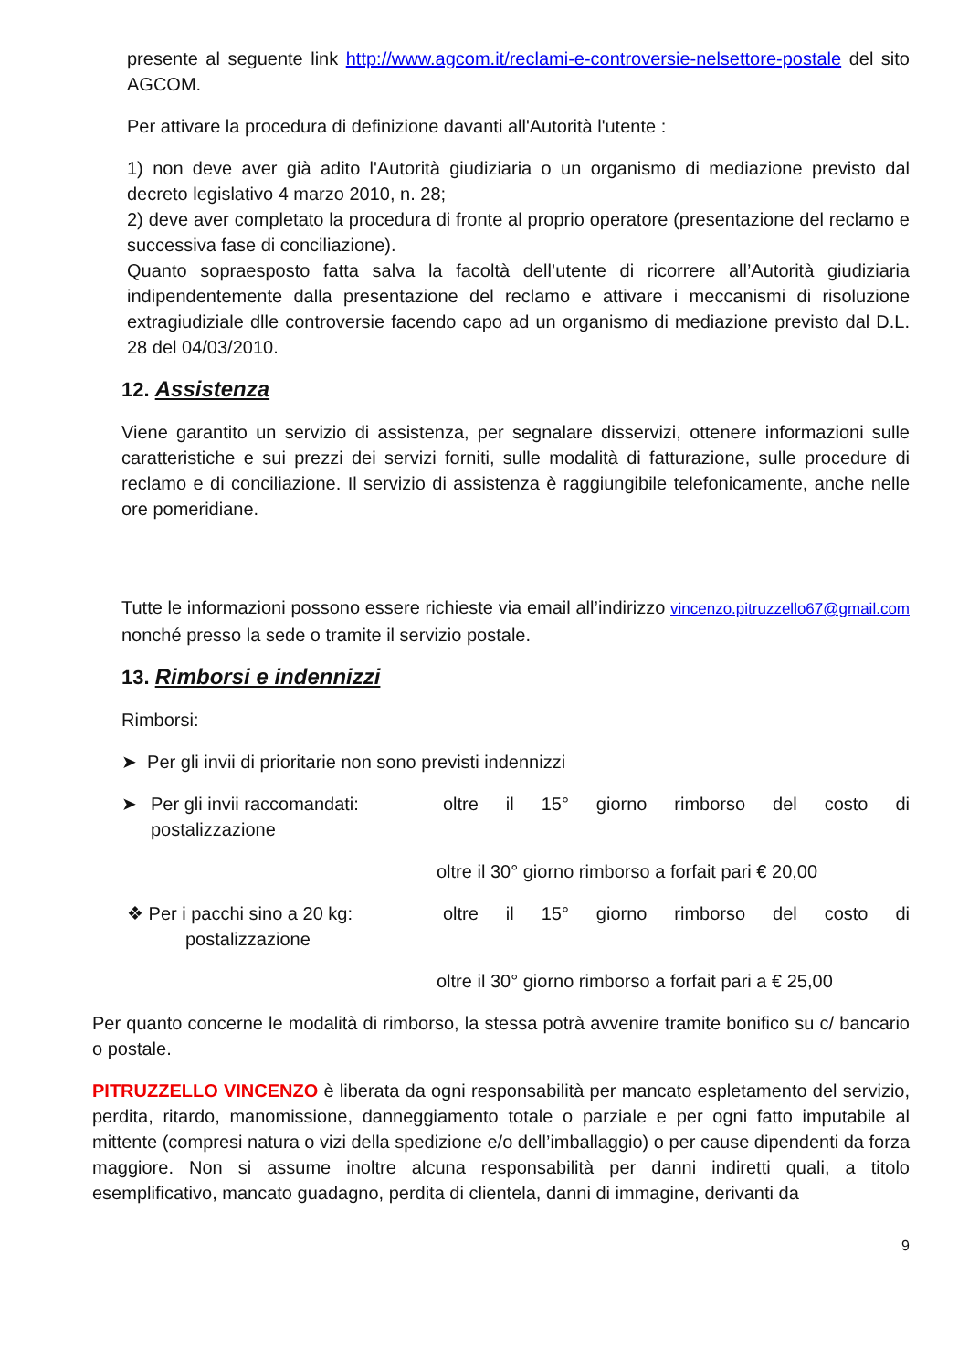presente al seguente link http://www.agcom.it/reclami-e-controversie-nelsettore-postale del sito AGCOM.
Per attivare la procedura di definizione davanti all'Autorità l'utente :
1) non deve aver già adito l'Autorità giudiziaria o un organismo di mediazione previsto dal decreto legislativo 4 marzo 2010, n. 28;
2) deve aver completato la procedura di fronte al proprio operatore (presentazione del reclamo e successiva fase di conciliazione).
Quanto sopraesposto fatta salva la facoltà dell’utente di ricorrere all’Autorità giudiziaria indipendentemente dalla presentazione del reclamo e attivare i meccanismi di risoluzione extragiudiziale dlle controversie facendo capo ad un organismo di mediazione previsto dal D.L. 28 del 04/03/2010.
12. Assistenza
Viene garantito un servizio di assistenza, per segnalare disservizi, ottenere informazioni sulle caratteristiche e sui prezzi dei servizi forniti, sulle modalità di fatturazione, sulle procedure di reclamo e di conciliazione. Il servizio di assistenza è raggiungibile telefonicamente, anche nelle ore pomeridiane.
Tutte le informazioni possono essere richieste via email all’indirizzo vincenzo.pitruzzello67@gmail.com nonché presso la sede o tramite il servizio postale.
13. Rimborsi e indennizzi
Rimborsi:
➤ Per gli invii di prioritarie non sono previsti indennizzi
➤ Per gli invii raccomandati: oltre il 15° giorno rimborso del costo di
postalizzazione
oltre il 30° giorno rimborso a forfait pari € 20,00
❖ Per i pacchi sino a 20 kg: oltre il 15° giorno rimborso del costo di
postalizzazione
oltre il 30° giorno rimborso a forfait pari a € 25,00
Per quanto concerne le modalità di rimborso, la stessa potrà avvenire tramite bonifico su c/ bancario o postale.
PITRUZZELLO VINCENZO è liberata da ogni responsabilità per mancato espletamento del servizio, perdita, ritardo, manomissione, danneggiamento totale o parziale e per ogni fatto imputabile al mittente (compresi natura o vizi della spedizione e/o dell’imballaggio) o per cause dipendenti da forza maggiore. Non si assume inoltre alcuna responsabilità per danni indiretti quali, a titolo esemplificativo, mancato guadagno, perdita di clientela, danni di immagine, derivanti da
9